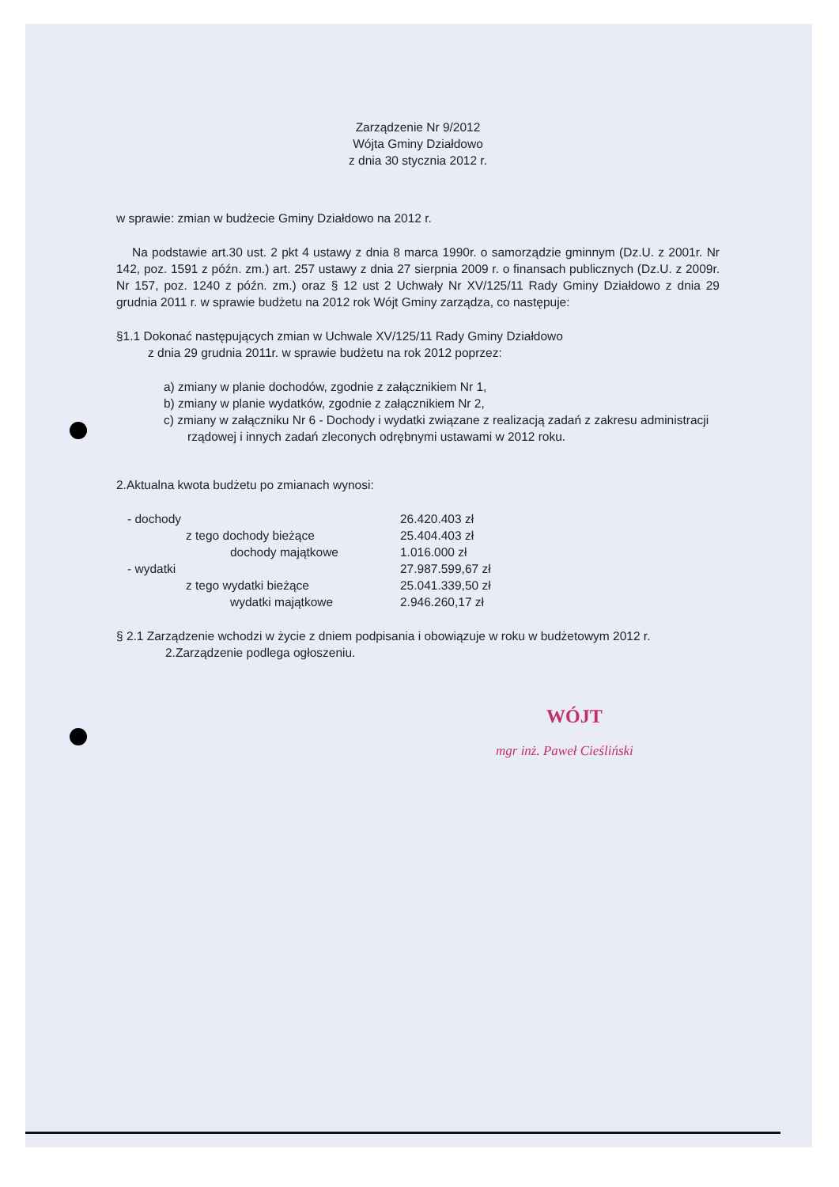Zarządzenie Nr 9/2012
Wójta Gminy Działdowo
z dnia 30 stycznia 2012 r.
w sprawie: zmian w budżecie Gminy Działdowo na 2012 r.
Na podstawie art.30 ust. 2 pkt 4 ustawy z dnia 8 marca 1990r. o samorządzie gminnym (Dz.U. z 2001r. Nr 142, poz. 1591 z późn. zm.) art. 257 ustawy z dnia 27 sierpnia 2009 r. o finansach publicznych (Dz.U. z 2009r. Nr 157, poz. 1240 z późn. zm.) oraz § 12 ust 2 Uchwały Nr XV/125/11 Rady Gminy Działdowo z dnia 29 grudnia 2011 r. w sprawie budżetu na 2012 rok Wójt Gminy zarządza, co następuje:
§1.1 Dokonać następujących zmian w Uchwale XV/125/11 Rady Gminy Działdowo
z dnia 29 grudnia 2011r. w sprawie budżetu na rok 2012 poprzez:
a) zmiany w planie dochodów, zgodnie z załącznikiem Nr 1,
b) zmiany w planie wydatków, zgodnie z załącznikiem Nr 2,
c) zmiany w załączniku Nr 6 - Dochody i wydatki związane z realizacją zadań z zakresu administracji rządowej i innych zadań zleconych odrębnymi ustawami w 2012 roku.
2.Aktualna kwota budżetu po zmianach wynosi:
| - dochody | 26.420.403 zł |
| z tego dochody bieżące | 25.404.403 zł |
| dochody majątkowe | 1.016.000 zł |
| - wydatki | 27.987.599,67 zł |
| z tego wydatki bieżące | 25.041.339,50 zł |
| wydatki majątkowe | 2.946.260,17 zł |
§ 2.1 Zarządzenie wchodzi w życie z dniem podpisania i obowiązuje w roku w budżetowym 2012 r.
2.Zarządzenie podlega ogłoszeniu.
WÓJT
mgr inż. Paweł Cieśliński